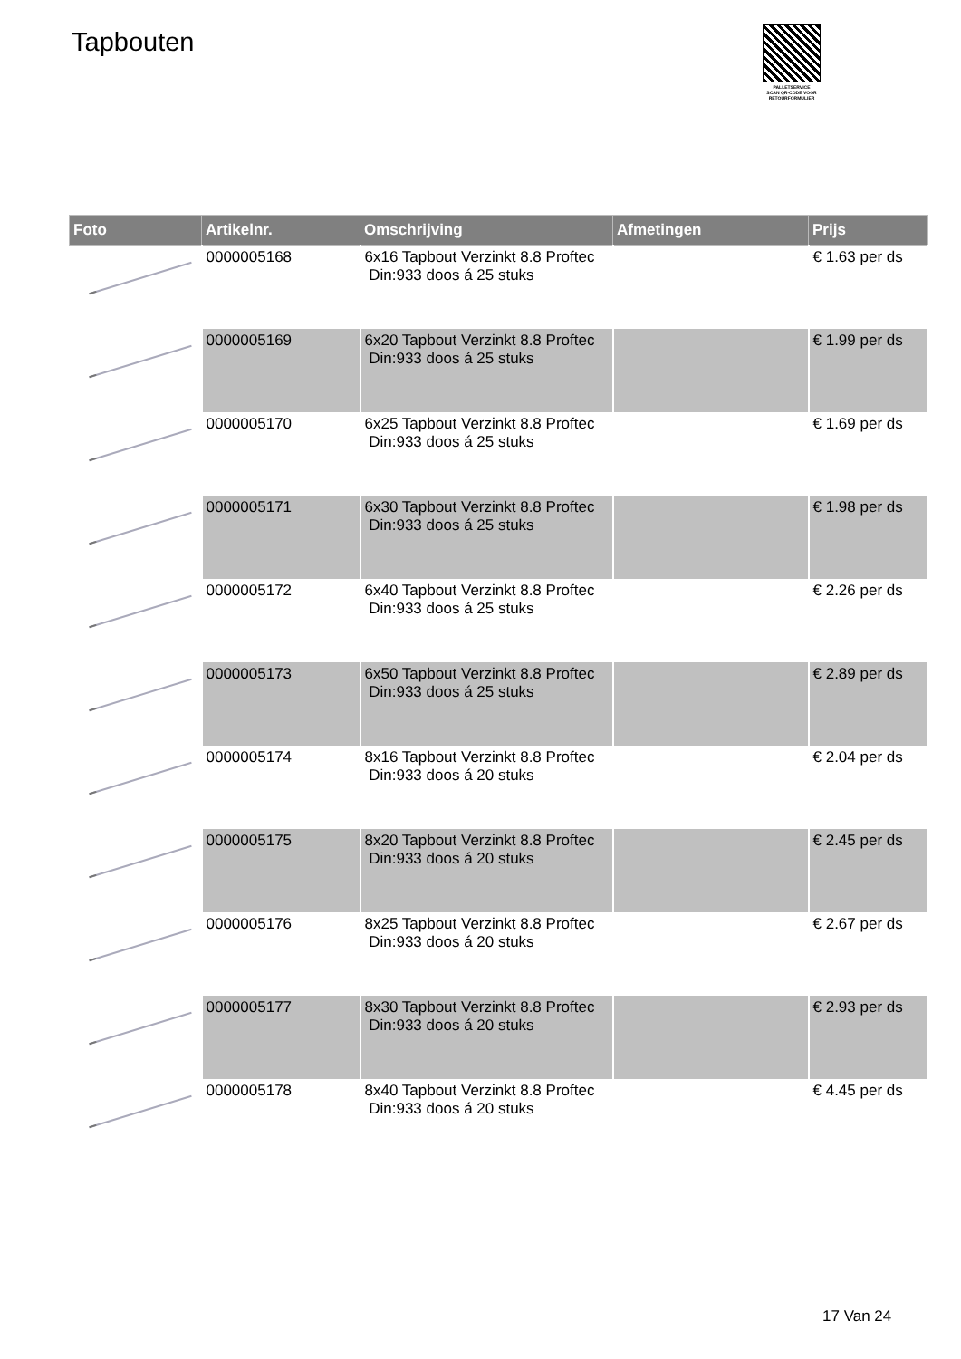Tapbouten
PALLETSERVICE
SCAN QR-CODE VOOR RETOURFORMULIER
| Foto | Artikelnr. | Omschrijving | Afmetingen | Prijs |
| --- | --- | --- | --- | --- |
| | 0000005168 | 6x16 Tapbout Verzinkt 8.8 Proftec Din:933 doos á 25 stuks | | € 1.63 per ds |
| | 0000005169 | 6x20 Tapbout Verzinkt 8.8 Proftec Din:933 doos á 25 stuks | | € 1.99 per ds |
| | 0000005170 | 6x25 Tapbout Verzinkt 8.8 Proftec Din:933 doos á 25 stuks | | € 1.69 per ds |
| | 0000005171 | 6x30 Tapbout Verzinkt 8.8 Proftec Din:933 doos á 25 stuks | | € 1.98 per ds |
| | 0000005172 | 6x40 Tapbout Verzinkt 8.8 Proftec Din:933 doos á 25 stuks | | € 2.26 per ds |
| | 0000005173 | 6x50 Tapbout Verzinkt 8.8 Proftec Din:933 doos á 25 stuks | | € 2.89 per ds |
| | 0000005174 | 8x16 Tapbout Verzinkt 8.8 Proftec Din:933 doos á 20 stuks | | € 2.04 per ds |
| | 0000005175 | 8x20 Tapbout Verzinkt 8.8 Proftec Din:933 doos á 20 stuks | | € 2.45 per ds |
| | 0000005176 | 8x25 Tapbout Verzinkt 8.8 Proftec Din:933 doos á 20 stuks | | € 2.67 per ds |
| | 0000005177 | 8x30 Tapbout Verzinkt 8.8 Proftec Din:933 doos á 20 stuks | | € 2.93 per ds |
| | 0000005178 | 8x40 Tapbout Verzinkt 8.8 Proftec Din:933 doos á 20 stuks | | € 4.45 per ds |
17 Van 24